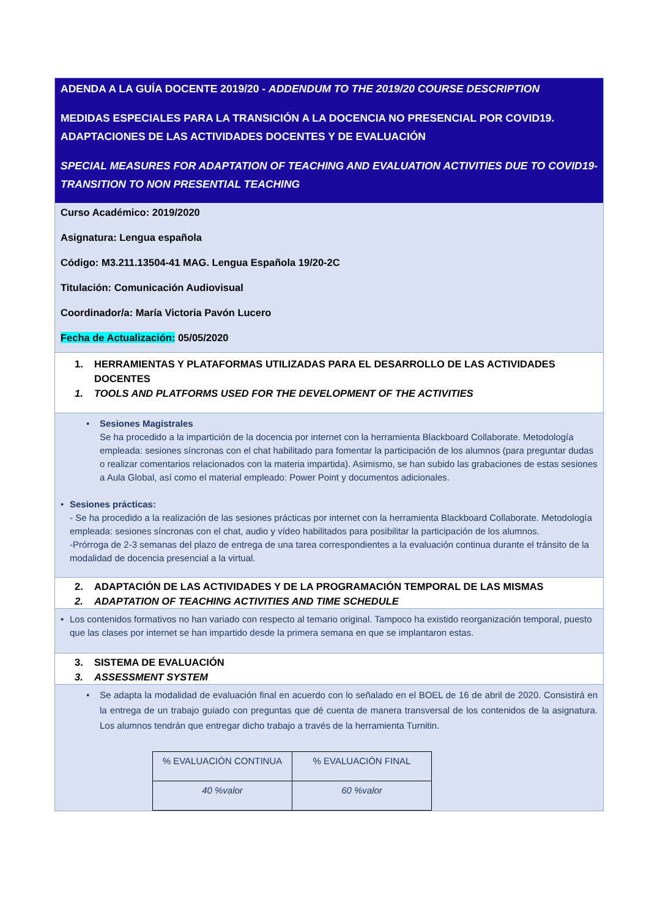ADENDA A LA GUÍA DOCENTE 2019/20 - ADDENDUM TO THE 2019/20 COURSE DESCRIPTION
MEDIDAS ESPECIALES PARA LA TRANSICIÓN A LA DOCENCIA NO PRESENCIAL POR COVID19. ADAPTACIONES DE LAS ACTIVIDADES DOCENTES Y DE EVALUACIÓN
SPECIAL MEASURES FOR ADAPTATION OF TEACHING AND EVALUATION ACTIVITIES DUE TO COVID19- TRANSITION TO NON PRESENTIAL TEACHING
Curso Académico: 2019/2020
Asignatura: Lengua española
Código: M3.211.13504-41 MAG. Lengua Española 19/20-2C
Titulación: Comunicación Audiovisual
Coordinador/a: María Victoria Pavón Lucero
Fecha de Actualización: 05/05/2020
1. HERRAMIENTAS Y PLATAFORMAS UTILIZADAS PARA EL DESARROLLO DE LAS ACTIVIDADES DOCENTES
1. TOOLS AND PLATFORMS USED FOR THE DEVELOPMENT OF THE ACTIVITIES
• Sesiones Magistrales
Se ha procedido a la impartición de la docencia por internet con la herramienta Blackboard Collaborate. Metodología empleada: sesiones síncronas con el chat habilitado para fomentar la participación de los alumnos (para preguntar dudas o realizar comentarios relacionados con la materia impartida). Asimismo, se han subido las grabaciones de estas sesiones a Aula Global, así como el material empleado: Power Point y documentos adicionales.
• Sesiones prácticas:
- Se ha procedido a la realización de las sesiones prácticas por internet con la herramienta Blackboard Collaborate. Metodología empleada: sesiones síncronas con el chat, audio y vídeo habilitados para posibilitar la participación de los alumnos.
-Prórroga de 2-3 semanas del plazo de entrega de una tarea correspondientes a la evaluación continua durante el tránsito de la modalidad de docencia presencial a la virtual.
2. ADAPTACIÓN DE LAS ACTIVIDADES Y DE LA PROGRAMACIÓN TEMPORAL DE LAS MISMAS
2. ADAPTATION OF TEACHING ACTIVITIES AND TIME SCHEDULE
• Los contenidos formativos no han variado con respecto al temario original. Tampoco ha existido reorganización temporal, puesto que las clases por internet se han impartido desde la primera semana en que se implantaron estas.
3. SISTEMA DE EVALUACIÓN
3. ASSESSMENT SYSTEM
• Se adapta la modalidad de evaluación final en acuerdo con lo señalado en el BOEL de 16 de abril de 2020. Consistirá en la entrega de un trabajo guiado con preguntas que dé cuenta de manera transversal de los contenidos de la asignatura. Los alumnos tendrán que entregar dicho trabajo a través de la herramienta Turnitin.
| % EVALUACIÓN CONTINUA | % EVALUACIÓN FINAL |
| 40 %valor | 60 %valor |